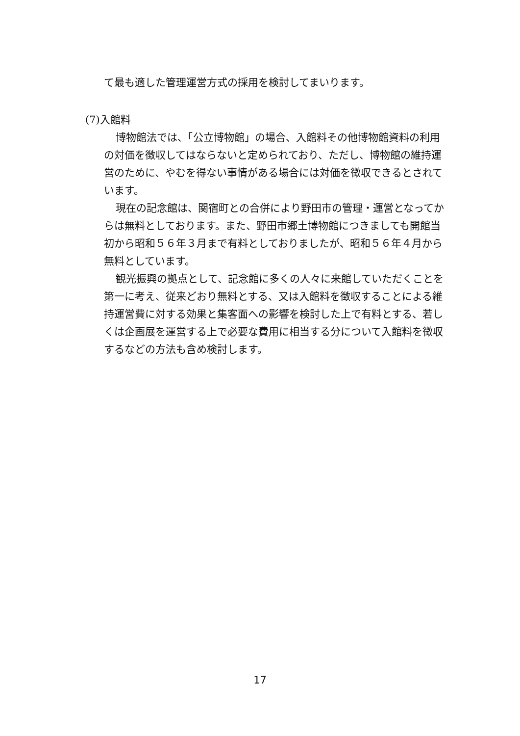て最も適した管理運営方式の採用を検討してまいります。
(7)入館料
博物館法では、「公立博物館」の場合、入館料その他博物館資料の利用の対価を徴収してはならないと定められており、ただし、博物館の維持運営のために、やむを得ない事情がある場合には対価を徴収できるとされています。
現在の記念館は、関宿町との合併により野田市の管理・運営となってからは無料としております。また、野田市郷土博物館につきましても開館当初から昭和５６年３月まで有料としておりましたが、昭和５６年４月から無料としています。
観光振興の拠点として、記念館に多くの人々に来館していただくことを第一に考え、従来どおり無料とする、又は入館料を徴収することによる維持運営費に対する効果と集客面への影響を検討した上で有料とする、若しくは企画展を運営する上で必要な費用に相当する分について入館料を徴収するなどの方法も含め検討します。
17